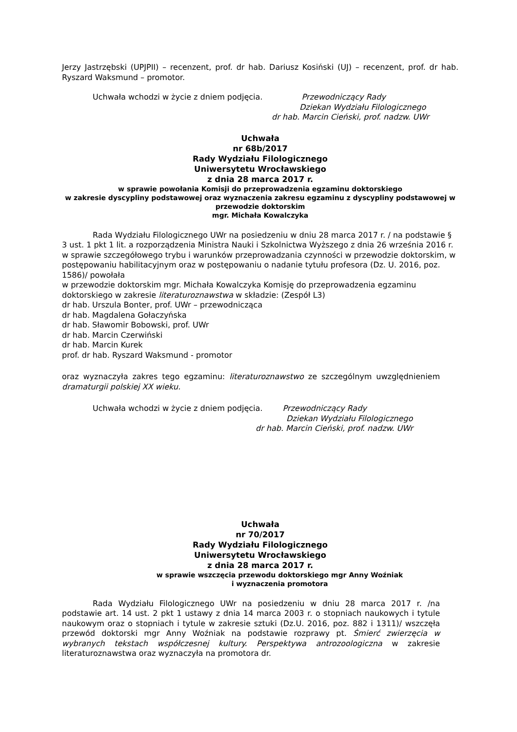Jerzy Jastrzębski (UPJPII) – recenzent, prof. dr hab. Dariusz Kosiński (UJ) – recenzent, prof. dr hab. Ryszard Waksmund – promotor.
Uchwała wchodzi w życie z dniem podjęcia. Przewodniczący Rady
Dziekan Wydziału Filologicznego
dr hab. Marcin Cieński, prof. nadzw. UWr
Uchwała
nr 68b/2017
Rady Wydziału Filologicznego
Uniwersytetu Wrocławskiego
z dnia 28 marca 2017 r.
w sprawie powołania Komisji do przeprowadzenia egzaminu doktorskiego
w zakresie dyscypliny podstawowej oraz wyznaczenia zakresu egzaminu z dyscypliny podstawowej w przewodzie doktorskim
mgr. Michała Kowalczyka
Rada Wydziału Filologicznego UWr na posiedzeniu w dniu 28 marca 2017 r. / na podstawie § 3 ust. 1 pkt 1 lit. a rozporządzenia Ministra Nauki i Szkolnictwa Wyższego z dnia 26 września 2016 r. w sprawie szczegółowego trybu i warunków przeprowadzania czynności w przewodzie doktorskim, w postępowaniu habilitacyjnym oraz w postępowaniu o nadanie tytułu profesora (Dz. U. 2016, poz. 1586)/ powołała
w przewodzie doktorskim mgr. Michała Kowalczyka Komisję do przeprowadzenia egzaminu doktorskiego w zakresie literaturoznawstwa w składzie: (Zespół L3)
dr hab. Urszula Bonter, prof. UWr – przewodnicząca
dr hab. Magdalena Gołaczyńska
dr hab. Sławomir Bobowski, prof. UWr
dr hab. Marcin Czerwiński
dr hab. Marcin Kurek
prof. dr hab. Ryszard Waksmund - promotor
oraz wyznaczyła zakres tego egzaminu: literaturoznawstwo ze szczególnym uwzględnieniem dramaturgii polskiej XX wieku.
Uchwała wchodzi w życie z dniem podjęcia. Przewodniczący Rady
Dziekan Wydziału Filologicznego
dr hab. Marcin Cieński, prof. nadzw. UWr
Uchwała
nr 70/2017
Rady Wydziału Filologicznego
Uniwersytetu Wrocławskiego
z dnia 28 marca 2017 r.
w sprawie wszczęcia przewodu doktorskiego mgr Anny Woźniak
i wyznaczenia promotora
Rada Wydziału Filologicznego UWr na posiedzeniu w dniu 28 marca 2017 r. /na podstawie art. 14 ust. 2 pkt 1 ustawy z dnia 14 marca 2003 r. o stopniach naukowych i tytule naukowym oraz o stopniach i tytule w zakresie sztuki (Dz.U. 2016, poz. 882 i 1311)/ wszczęła przewód doktorski mgr Anny Woźniak na podstawie rozprawy pt. Śmierć zwierzęcia w wybranych tekstach współczesnej kultury. Perspektywa antrozoologiczna w zakresie literaturoznawstwa oraz wyznaczyła na promotora dr.